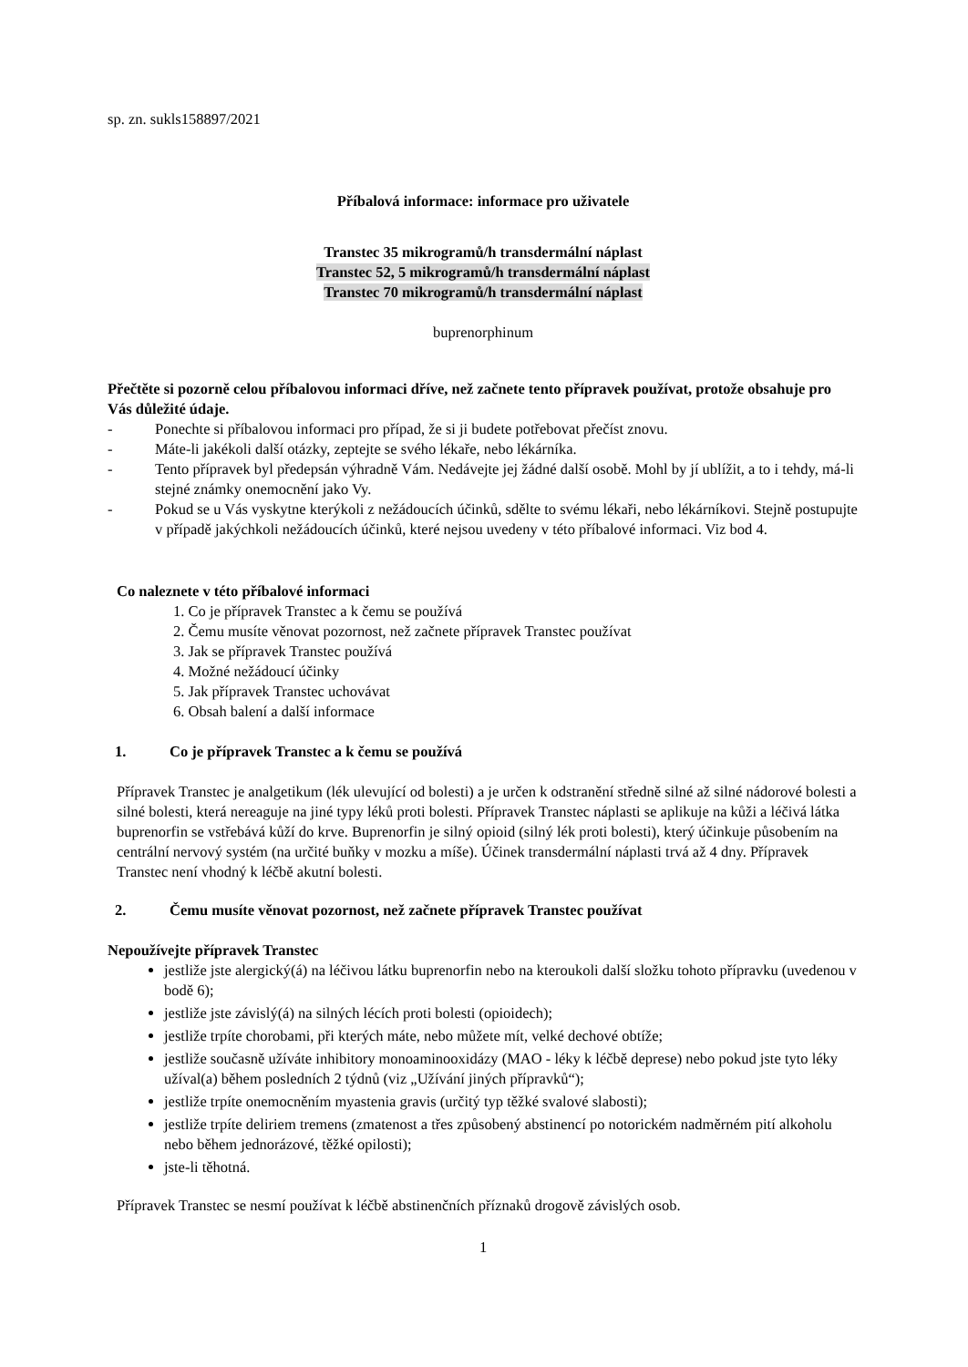sp. zn. sukls158897/2021
Příbalová informace: informace pro uživatele
Transtec 35 mikrogramů/h transdermální náplast
Transtec 52, 5 mikrogramů/h transdermální náplast
Transtec 70 mikrogramů/h transdermální náplast
buprenorphinum
Přečtěte si pozorně celou příbalovou informaci dříve, než začnete tento přípravek používat, protože obsahuje pro Vás důležité údaje.
- Ponechte si příbalovou informaci pro případ, že si ji budete potřebovat přečíst znovu.
- Máte-li jakékoli další otázky, zeptejte se svého lékaře, nebo lékárníka.
- Tento přípravek byl předepsán výhradně Vám. Nedávejte jej žádné další osobě. Mohl by jí ublížit, a to i tehdy, má-li stejné známky onemocnění jako Vy.
- Pokud se u Vás vyskytne kterýkoli z nežádoucích účinků, sdělte to svému lékaři, nebo lékárníkovi. Stejně postupujte v případě jakýchkoli nežádoucích účinků, které nejsou uvedeny v této příbalové informaci. Viz bod 4.
Co naleznete v této příbalové informaci
1. Co je přípravek Transtec a k čemu se používá
2. Čemu musíte věnovat pozornost, než začnete přípravek Transtec používat
3. Jak se přípravek Transtec používá
4. Možné nežádoucí účinky
5. Jak přípravek Transtec uchovávat
6. Obsah balení a další informace
1. Co je přípravek Transtec a k čemu se používá
Přípravek Transtec je analgetikum (lék ulevující od bolesti) a je určen k odstranění středně silné až silné nádorové bolesti a silné bolesti, která nereaguje na jiné typy léků proti bolesti. Přípravek Transtec náplasti se aplikuje na kůži a léčivá látka buprenorfin se vstřebává kůží do krve. Buprenorfin je silný opioid (silný lék proti bolesti), který účinkuje působením na centrální nervový systém (na určité buňky v mozku a míše). Účinek transdermální náplasti trvá až 4 dny. Přípravek Transtec není vhodný k léčbě akutní bolesti.
2. Čemu musíte věnovat pozornost, než začnete přípravek Transtec používat
Nepoužívejte přípravek Transtec
jestliže jste alergický(á) na léčivou látku buprenorfin nebo na kteroukoli další složku tohoto přípravku (uvedenou v bodě 6);
jestliže jste závislý(á) na silných lécích proti bolesti (opioidech);
jestliže trpíte chorobami, při kterých máte, nebo můžete mít, velké dechové obtíže;
jestliže současně užíváte inhibitory monoaminooxidázy (MAO - léky k léčbě deprese) nebo pokud jste tyto léky užíval(a) během posledních 2 týdnů (viz „Užívání jiných přípravků“);
jestliže trpíte onemocněním myastenia gravis (určitý typ těžké svalové slabosti);
jestliže trpíte deliriem tremens (zmatenost a třes způsobený abstinencí po notorickém nadměrném pití alkoholu nebo během jednorázové, těžké opilosti);
jste-li těhotná.
Přípravek Transtec se nesmí používat k léčbě abstinenčních příznaků drogově závislých osob.
1